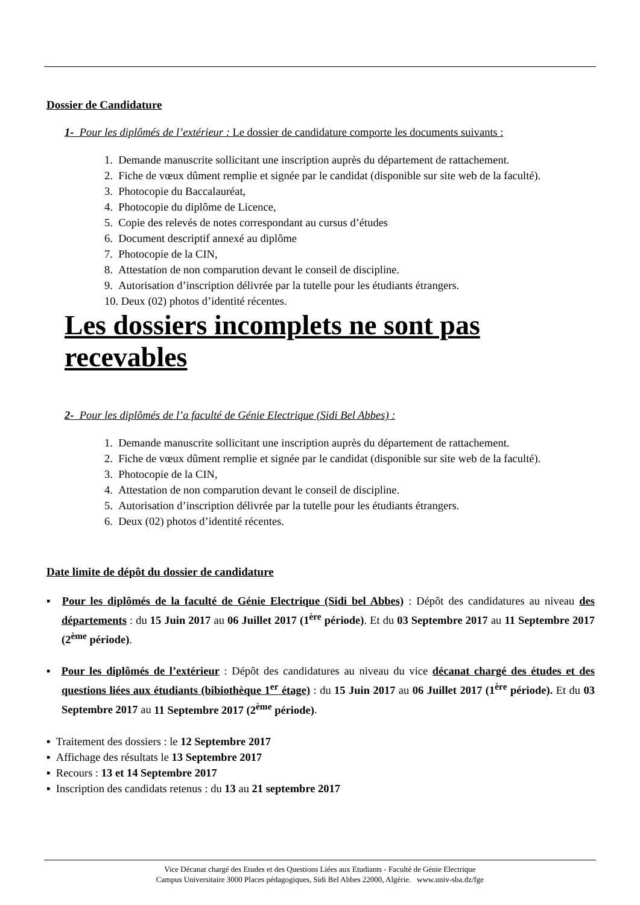Dossier de Candidature
1- Pour les diplômés de l’extérieur : Le dossier de candidature comporte les documents suivants :
1. Demande manuscrite sollicitant une inscription auprès du département de rattachement.
2. Fiche de vœux dûment remplie et signée par le candidat (disponible sur site web de la faculté).
3. Photocopie du Baccalauréat,
4. Photocopie du diplôme de Licence,
5. Copie des relevés de notes correspondant au cursus d’études
6. Document descriptif annexé au diplôme
7. Photocopie de la CIN,
8. Attestation de non comparution devant le conseil de discipline.
9. Autorisation d’inscription délivrée par la tutelle pour les étudiants étrangers.
10. Deux (02) photos d’identité récentes.
Les dossiers incomplets ne sont pas recevables
2- Pour les diplômés de l’a faculté de Génie Electrique (Sidi Bel Abbes) :
1. Demande manuscrite sollicitant une inscription auprès du département de rattachement.
2. Fiche de vœux dûment remplie et signée par le candidat (disponible sur site web de la faculté).
3. Photocopie de la CIN,
4. Attestation de non comparution devant le conseil de discipline.
5. Autorisation d’inscription délivrée par la tutelle pour les étudiants étrangers.
6. Deux (02) photos d’identité récentes.
Date limite de dépôt du dossier de candidature
▪ Pour les diplômés de la faculté de Génie Electrique (Sidi bel Abbes) : Dépôt des candidatures au niveau des départements : du 15 Juin 2017 au 06 Juillet 2017 (1<sup>ère</sup> période). Et du 03 Septembre 2017 au 11 Septembre 2017 (2<sup>ème</sup> période).
▪ Pour les diplômés de l’extérieur : Dépôt des candidatures au niveau du vice décanat chargé des études et des questions liées aux étudiants (bibiothèque 1<sup>er</sup> étage) : du 15 Juin 2017 au 06 Juillet 2017 (1<sup>ère</sup> période). Et du 03 Septembre 2017 au 11 Septembre 2017 (2<sup>ème</sup> période).
▪ Traitement des dossiers : le 12 Septembre 2017
▪ Affichage des résultats le 13 Septembre 2017
▪ Recours : 13 et 14 Septembre 2017
▪ Inscription des candidats retenus : du 13 au 21 septembre 2017
Vice Décanat chargé des Etudes et des Questions Liées aux Etudiants - Faculté de Génie Electrique
Campus Universitaire 3000 Places pédagogiques, Sidi Bel Abbes 22000, Algérie. www.univ-sba.dz/fge